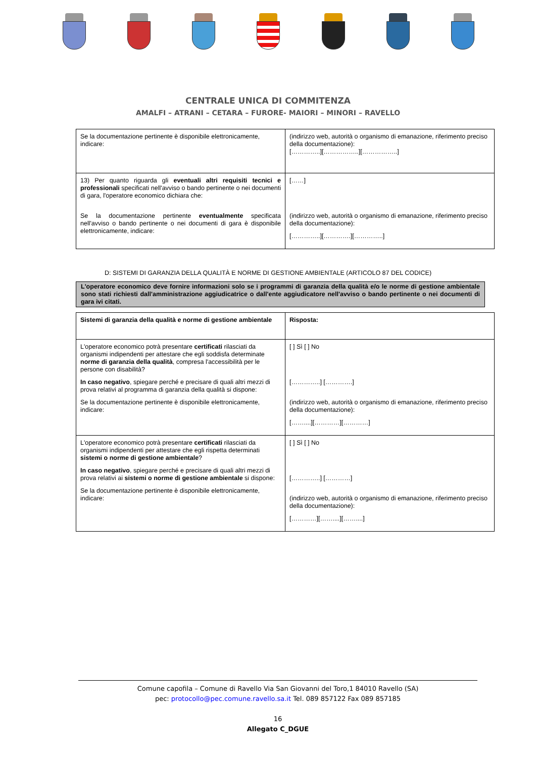CENTRALE UNICA DI COMMITENZA
AMALFI – ATRANI – CETARA – FURORE- MAIORI – MINORI – RAVELLO
| Se la documentazione pertinente è disponibile elettronicamente, indicare: | (indirizzo web, autorità o organismo di emanazione, riferimento preciso della documentazione): […………..][……………..][……………..] |
| 13) Per quanto riguarda gli eventuali altri requisiti tecnici e professionali specificati nell'avviso o bando pertinente o nei documenti di gara, l'operatore economico dichiara che: Se la documentazione pertinente eventualmente specificata nell'avviso o bando pertinente o nei documenti di gara è disponibile elettronicamente, indicare: | [……] (indirizzo web, autorità o organismo di emanazione, riferimento preciso della documentazione): […………..][………….][…………..] |
D: SISTEMI DI GARANZIA DELLA QUALITÀ E NORME DI GESTIONE AMBIENTALE (ARTICOLO 87 DEL CODICE)
L'operatore economico deve fornire informazioni solo se i programmi di garanzia della qualità e/o le norme di gestione ambientale sono stati richiesti dall'amministrazione aggiudicatrice o dall'ente aggiudicatore nell'avviso o bando pertinente o nei documenti di gara ivi citati.
| Sistemi di garanzia della qualità e norme di gestione ambientale | Risposta: |
| L'operatore economico potrà presentare certificati rilasciati da organismi indipendenti per attestare che egli soddisfa determinate norme di garanzia della qualità , compresa l'accessibilità per le persone con disabilità? In caso negativo , spiegare perché e precisare di quali altri mezzi di prova relativi al programma di garanzia della qualità si dispone: Se la documentazione pertinente è disponibile elettronicamente, indicare: | [ ] Sì [ ] No […………..] [………….] (indirizzo web, autorità o organismo di emanazione, riferimento preciso della documentazione): [……....][…………][…………] |
| L'operatore economico potrà presentare certificati rilasciati da organismi indipendenti per attestare che egli rispetta determinati sistemi o norme di gestione ambientale ? In caso negativo , spiegare perché e precisare di quali altri mezzi di prova relativi ai sistemi o norme di gestione ambientale si dispone: Se la documentazione pertinente è disponibile elettronicamente, indicare: | [ ] Sì [ ] No […………..] […………] (indirizzo web, autorità o organismo di emanazione, riferimento preciso della documentazione): […………][……....][……....] |
Comune capofila – Comune di Ravello Via San Giovanni del Toro,1 84010 Ravello (SA)
pec: protocollo@pec.comune.ravello.sa.it Tel. 089 857122 Fax 089 857185
16
Allegato C_DGUE